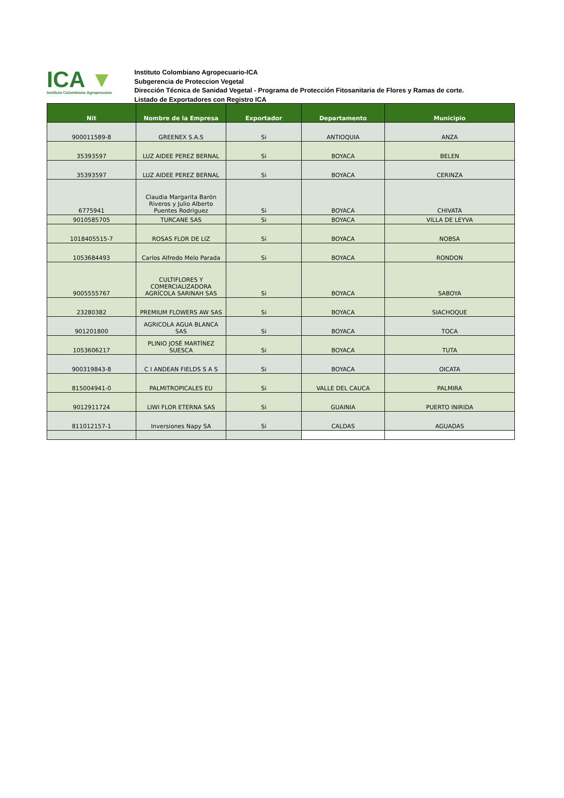ICA ▼
Instituto Colombiano Agropecuario
Instituto Colombiano Agropecuario-ICA
Subgerencia de Proteccion Vegetal
Dirección Técnica de Sanidad Vegetal - Programa de Protección Fitosanitaria de Flores y Ramas de corte.
Listado de Exportadores con Registro ICA
| Nit | Nombre de la Empresa | Exportador | Departamento | Municipio |
| --- | --- | --- | --- | --- |
| 900011589-8 | GREENEX S.A.S | Si | ANTIOQUIA | ANZA |
| 35393597 | LUZ AIDEE PEREZ BERNAL | Si | BOYACA | BELEN |
| 35393597 | LUZ AIDEE PEREZ BERNAL | Si | BOYACA | CERINZA |
| 6775941 | Claudia Margarita Barón Riveros y Julio Alberto Puentes Rodriguez | Si | BOYACA | CHIVATA |
| 9010585705 | TURCANE SAS | Si | BOYACA | VILLA DE LEYVA |
| 1018405515-7 | ROSAS FLOR DE LIZ | Si | BOYACA | NOBSA |
| 1053684493 | Carlos Alfredo Melo Parada | Si | BOYACA | RONDON |
| 9005555767 | CULTIFLORES Y COMERCIALIZADORA AGRÍCOLA SARINAH SAS | Si | BOYACA | SABOYA |
| 23280382 | PREMIUM FLOWERS AW SAS | Si | BOYACA | SIACHOQUE |
| 901201800 | AGRICOLA AGUA BLANCA SAS | Si | BOYACA | TOCA |
| 1053606217 | PLINIO JOSÉ MARTÍNEZ SUESCA | Si | BOYACA | TUTA |
| 900319843-8 | C I ANDEAN FIELDS S A S | Si | BOYACA | OICATA |
| 815004941-0 | PALMITROPICALES EU | Si | VALLE DEL CAUCA | PALMIRA |
| 9012911724 | LIWI FLOR ETERNA SAS | Si | GUAINIA | PUERTO INIRIDA |
| 811012157-1 | Inversiones Napy SA | Si | CALDAS | AGUADAS |